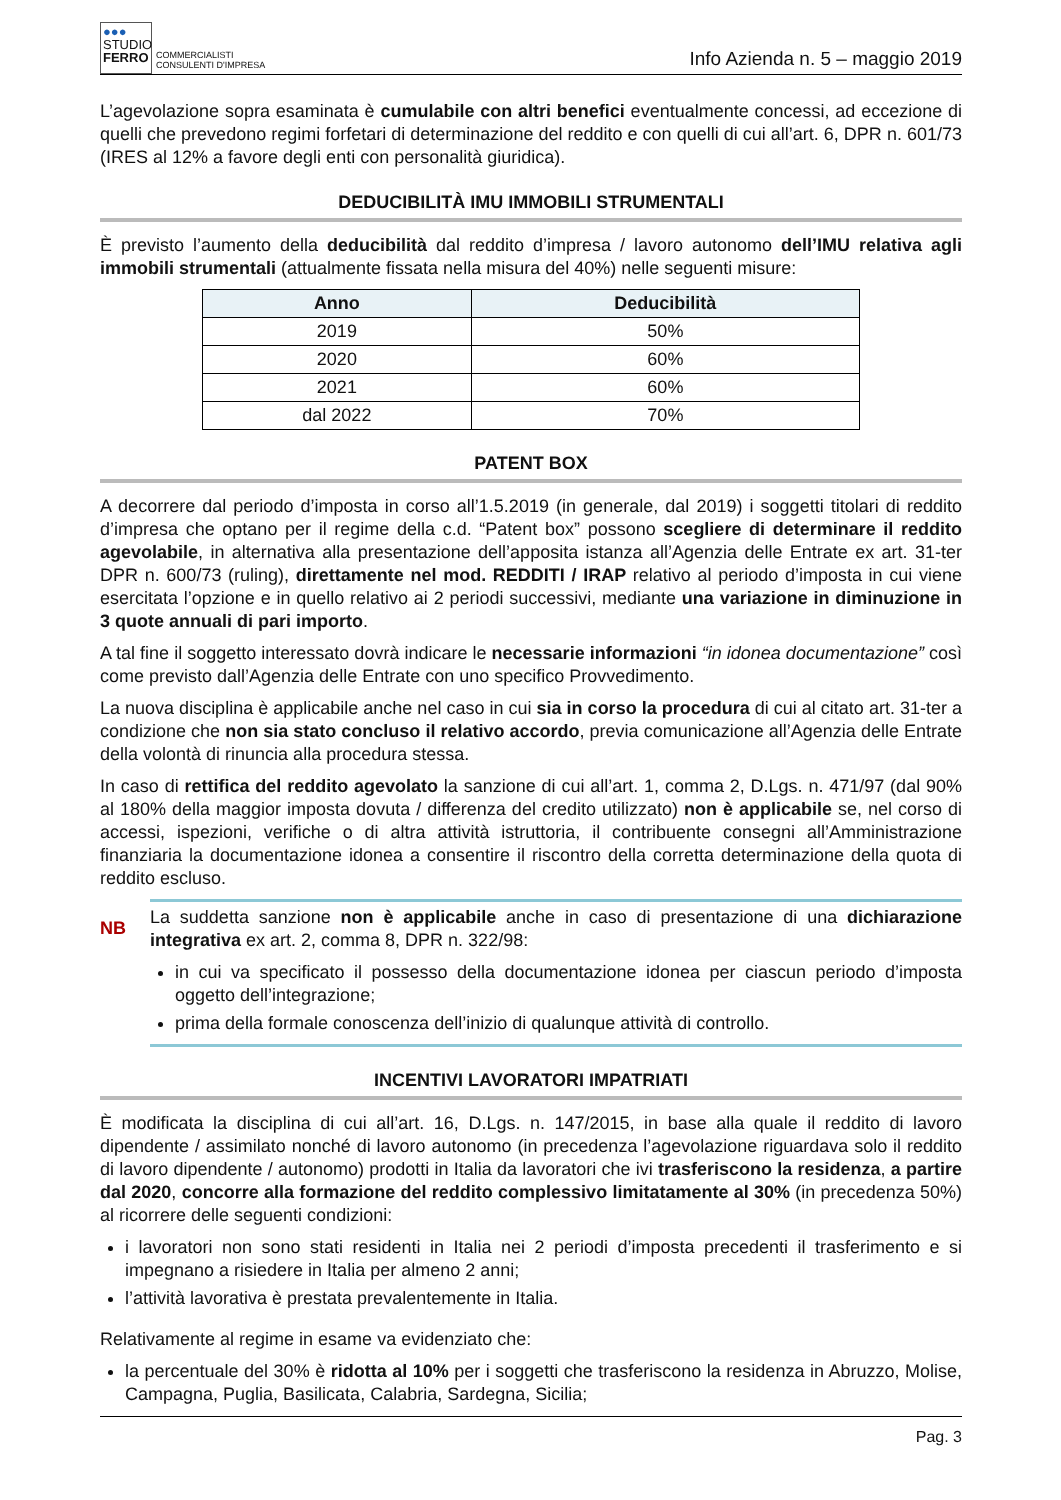●●●
STUDIO
FERRO
COMMERCIALISTI
CONSULENTI D'IMPRESA
Info Azienda n. 5 – maggio 2019
L’agevolazione sopra esaminata è cumulabile con altri benefici eventualmente concessi, ad eccezione di quelli che prevedono regimi forfetari di determinazione del reddito e con quelli di cui all’art. 6, DPR n. 601/73 (IRES al 12% a favore degli enti con personalità giuridica).
DEDUCIBILITÀ IMU IMMOBILI STRUMENTALI
È previsto l’aumento della deducibilità dal reddito d’impresa / lavoro autonomo dell’IMU relativa agli immobili strumentali (attualmente fissata nella misura del 40%) nelle seguenti misure:
| Anno | Deducibilità |
| --- | --- |
| 2019 | 50% |
| 2020 | 60% |
| 2021 | 60% |
| dal 2022 | 70% |
PATENT BOX
A decorrere dal periodo d’imposta in corso all’1.5.2019 (in generale, dal 2019) i soggetti titolari di reddito d’impresa che optano per il regime della c.d. “Patent box” possono scegliere di determinare il reddito agevolabile, in alternativa alla presentazione dell’apposita istanza all’Agenzia delle Entrate ex art. 31-ter DPR n. 600/73 (ruling), direttamente nel mod. REDDITI / IRAP relativo al periodo d’imposta in cui viene esercitata l’opzione e in quello relativo ai 2 periodi successivi, mediante una variazione in diminuzione in 3 quote annuali di pari importo.
A tal fine il soggetto interessato dovrà indicare le necessarie informazioni “in idonea documentazione” così come previsto dall’Agenzia delle Entrate con uno specifico Provvedimento.
La nuova disciplina è applicabile anche nel caso in cui sia in corso la procedura di cui al citato art. 31-ter a condizione che non sia stato concluso il relativo accordo, previa comunicazione all’Agenzia delle Entrate della volontà di rinuncia alla procedura stessa.
In caso di rettifica del reddito agevolato la sanzione di cui all’art. 1, comma 2, D.Lgs. n. 471/97 (dal 90% al 180% della maggior imposta dovuta / differenza del credito utilizzato) non è applicabile se, nel corso di accessi, ispezioni, verifiche o di altra attività istruttoria, il contribuente consegni all’Amministrazione finanziaria la documentazione idonea a consentire il riscontro della corretta determinazione della quota di reddito escluso.
NB
La suddetta sanzione non è applicabile anche in caso di presentazione di una dichiarazione integrativa ex art. 2, comma 8, DPR n. 322/98:
in cui va specificato il possesso della documentazione idonea per ciascun periodo d’imposta oggetto dell’integrazione;
prima della formale conoscenza dell’inizio di qualunque attività di controllo.
INCENTIVI LAVORATORI IMPATRIATI
È modificata la disciplina di cui all’art. 16, D.Lgs. n. 147/2015, in base alla quale il reddito di lavoro dipendente / assimilato nonché di lavoro autonomo (in precedenza l’agevolazione riguardava solo il reddito di lavoro dipendente / autonomo) prodotti in Italia da lavoratori che ivi trasferiscono la residenza, a partire dal 2020, concorre alla formazione del reddito complessivo limitatamente al 30% (in precedenza 50%) al ricorrere delle seguenti condizioni:
i lavoratori non sono stati residenti in Italia nei 2 periodi d’imposta precedenti il trasferimento e si impegnano a risiedere in Italia per almeno 2 anni;
l’attività lavorativa è prestata prevalentemente in Italia.
Relativamente al regime in esame va evidenziato che:
la percentuale del 30% è ridotta al 10% per i soggetti che trasferiscono la residenza in Abruzzo, Molise, Campagna, Puglia, Basilicata, Calabria, Sardegna, Sicilia;
Pag. 3